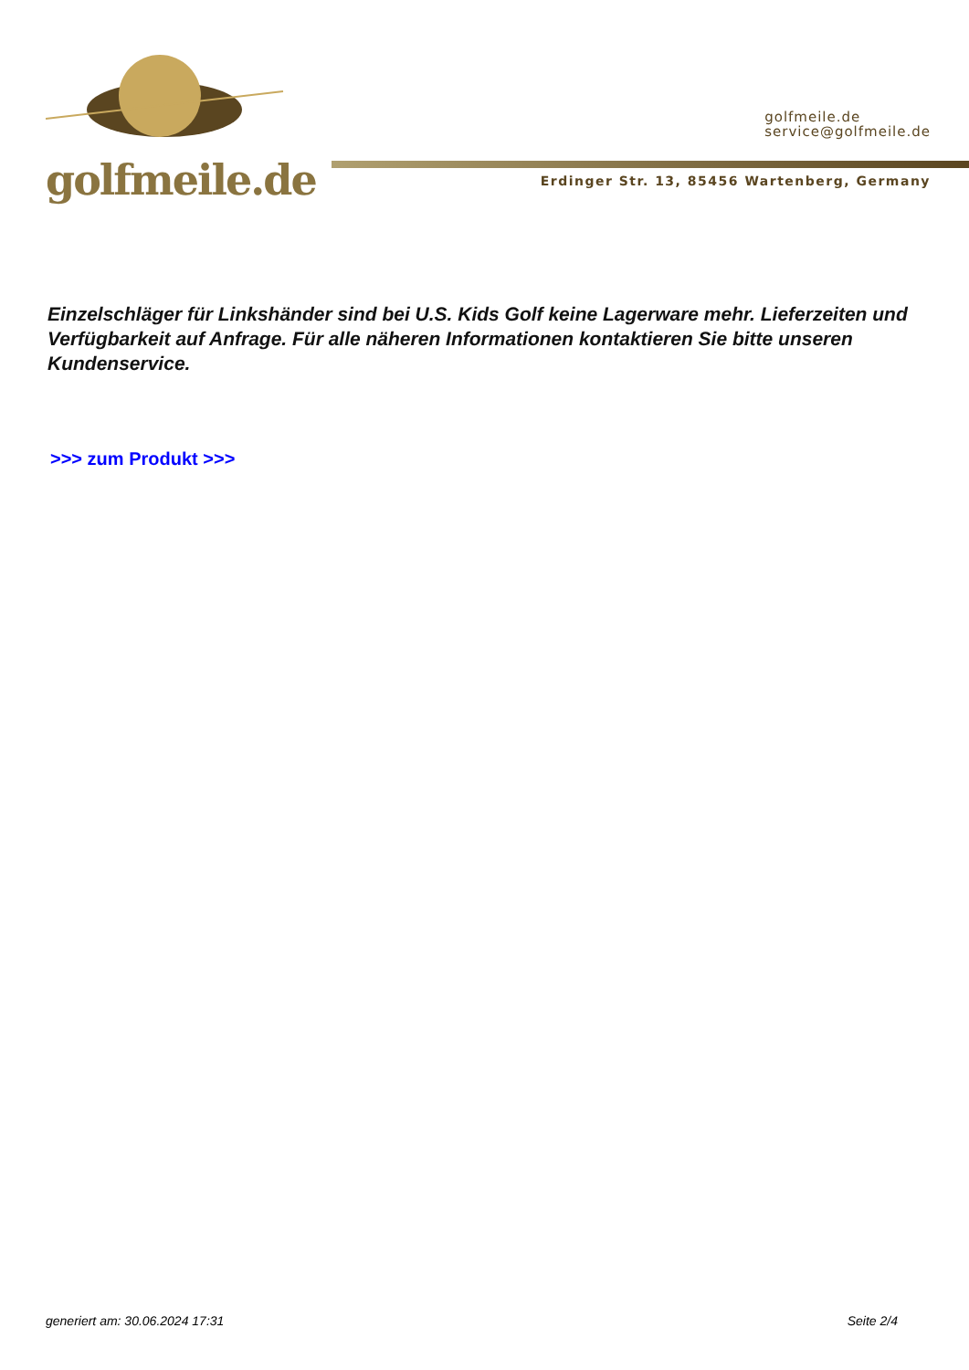golfmeile.de
golfmeile.de
service@golfmeile.de
Erdinger Str. 13, 85456 Wartenberg, Germany
Einzelschläger für Linkshänder sind bei U.S. Kids Golf keine Lagerware mehr. Lieferzeiten und Verfügbarkeit auf Anfrage. Für alle näheren Informationen kontaktieren Sie bitte unseren Kundenservice.
>>> zum Produkt >>>
generiert am: 30.06.2024 17:31 Seite 2/4